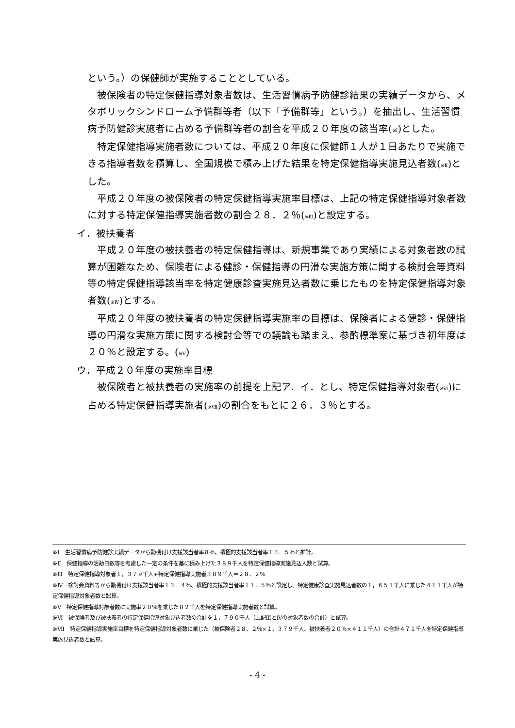という。）の保健師が実施することとしている。
被保険者の特定保健指導対象者数は、生活習慣病予防健診結果の実績データから、メタボリックシンドローム予備群等者（以下「予備群等」という。）を抽出し、生活習慣病予防健診実施者に占める予備群等者の割合を平成２０年度の該当率(<sub>※Ⅰ</sub>)とした。
特定保健指導実施者数については、平成２０年度に保健師１人が１日あたりで実施できる指導者数を積算し、全国規模で積み上げた結果を特定保健指導実施見込者数(<sub>※Ⅱ</sub>)とした。
平成２０年度の被保険者の特定保健指導実施率目標は、上記の特定保健指導対象者数に対する特定保健指導実施者数の割合２８．２％(<sub>※Ⅲ</sub>)と設定する。
イ．被扶養者
平成２０年度の被扶養者の特定保健指導は、新規事業であり実績による対象者数の試算が困難なため、保険者による健診・保健指導の円滑な実施方策に関する検討会等資料等の特定保健指導該当率を特定健康診査実施見込者数に乗じたものを特定保健指導対象者数(<sub>※Ⅳ</sub>)とする。
平成２０年度の被扶養者の特定保健指導実施率の目標は、保険者による健診・保健指導の円滑な実施方策に関する検討会等での議論も踏まえ、参酌標準案に基づき初年度は２０％と設定する。(<sub>※Ⅴ</sub>)
ウ．平成２０年度の実施率目標
被保険者と被扶養者の実施率の前提を上記ア．イ．とし、特定保健指導対象者(<sub>※Ⅵ</sub>)に占める特定保健指導実施者(<sub>※Ⅶ</sub>)の割合をもとに２６．３％とする。
※Ⅰ　生活習慣病予防健診実績データから動機付け支援該当者率８％、積極的支援該当者率１３．５％と推計。
※Ⅱ　保健指導の活動日数等を考慮した一定の条件を基に積み上げた３８９千人を特定保健指導実施見込人数と試算。
※Ⅲ　特定保健指導対象者１，３７９千人÷特定保健指導実施者３８９千人＝２８．２％
※Ⅳ　検討会資料等から動機付け支援該当者率１３．４％、積極的支援該当者率１１．５％と設定し、特定健康診査実施見込者数の１，６５１千人に乗じた４１１千人が特定保健指導対象者数と試算。
※Ⅴ　特定保健指導対象者数に実施率２０％を乗じた８２千人を特定保健指導実施者数と試算。
※Ⅵ　被保険者及び被扶養者の特定保健指導対象見込者数の合計を１，７９０千人（上記ⅢとⅣの対象者数の合計）と試算。
※Ⅶ　特定保健指導実施率目標を特定保健指導対象者数に乗じた（被保険者２８．２％×１，３７９千人、被扶養者２０％×４１１千人）の合計４７１千人を特定保健指導実施見込者数と試算。
- 4 -